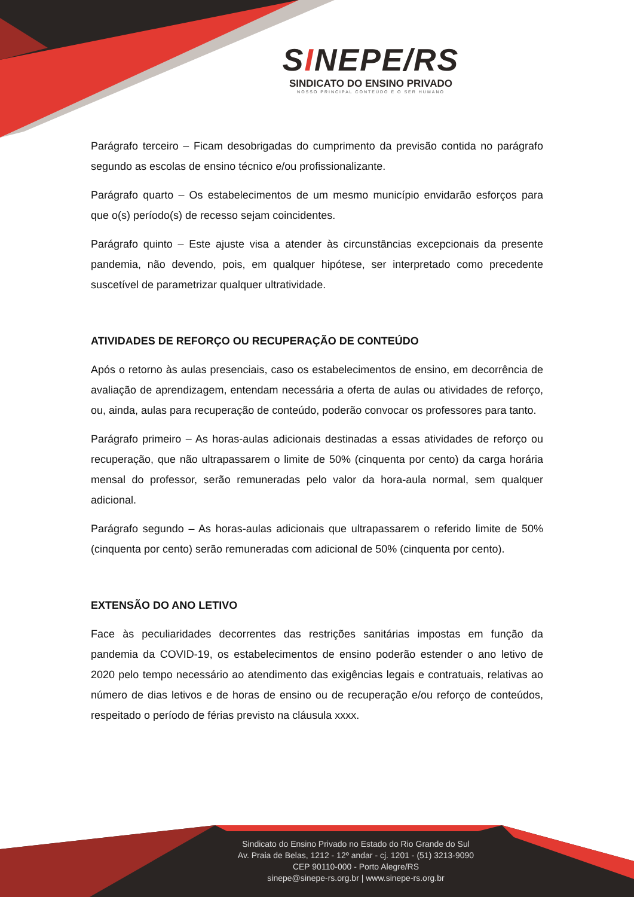SINEPE/RS
SINDICATO DO ENSINO PRIVADO
NOSSO PRINCIPAL CONTEÚDO É O SER HUMANO
Parágrafo terceiro – Ficam desobrigadas do cumprimento da previsão contida no parágrafo segundo as escolas de ensino técnico e/ou profissionalizante.
Parágrafo quarto – Os estabelecimentos de um mesmo município envidarão esforços para que o(s) período(s) de recesso sejam coincidentes.
Parágrafo quinto – Este ajuste visa a atender às circunstâncias excepcionais da presente pandemia, não devendo, pois, em qualquer hipótese, ser interpretado como precedente suscetível de parametrizar qualquer ultratividade.
ATIVIDADES DE REFORÇO OU RECUPERAÇÃO DE CONTEÚDO
Após o retorno às aulas presenciais, caso os estabelecimentos de ensino, em decorrência de avaliação de aprendizagem, entendam necessária a oferta de aulas ou atividades de reforço, ou, ainda, aulas para recuperação de conteúdo, poderão convocar os professores para tanto.
Parágrafo primeiro – As horas-aulas adicionais destinadas a essas atividades de reforço ou recuperação, que não ultrapassarem o limite de 50% (cinquenta por cento) da carga horária mensal do professor, serão remuneradas pelo valor da hora-aula normal, sem qualquer adicional.
Parágrafo segundo – As horas-aulas adicionais que ultrapassarem o referido limite de 50% (cinquenta por cento) serão remuneradas com adicional de 50% (cinquenta por cento).
EXTENSÃO DO ANO LETIVO
Face às peculiaridades decorrentes das restrições sanitárias impostas em função da pandemia da COVID-19, os estabelecimentos de ensino poderão estender o ano letivo de 2020 pelo tempo necessário ao atendimento das exigências legais e contratuais, relativas ao número de dias letivos e de horas de ensino ou de recuperação e/ou reforço de conteúdos, respeitado o período de férias previsto na cláusula xxxx.
Sindicato do Ensino Privado no Estado do Rio Grande do Sul
Av. Praia de Belas, 1212 - 12º andar - cj. 1201 - (51) 3213-9090
CEP 90110-000 - Porto Alegre/RS
sinepe@sinepe-rs.org.br | www.sinepe-rs.org.br